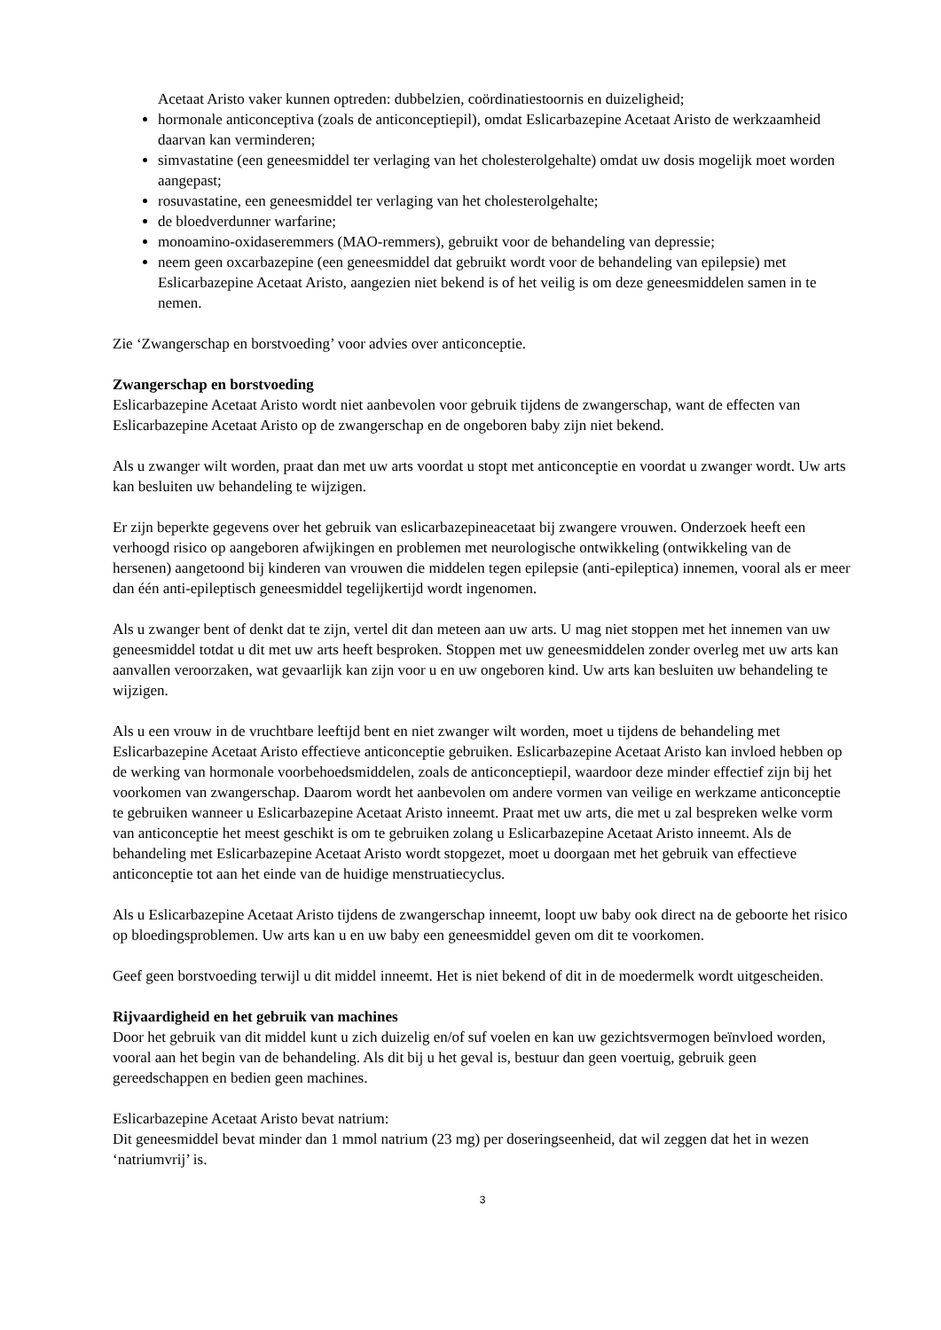Acetaat Aristo vaker kunnen optreden: dubbelzien, coördinatiestoornis en duizeligheid;
hormonale anticonceptiva (zoals de anticonceptiepil), omdat Eslicarbazepine Acetaat Aristo de werkzaamheid daarvan kan verminderen;
simvastatine (een geneesmiddel ter verlaging van het cholesterolgehalte) omdat uw dosis mogelijk moet worden aangepast;
rosuvastatine, een geneesmiddel ter verlaging van het cholesterolgehalte;
de bloedverdunner warfarine;
monoamino-oxidaseremmers (MAO-remmers), gebruikt voor de behandeling van depressie;
neem geen oxcarbazepine (een geneesmiddel dat gebruikt wordt voor de behandeling van epilepsie) met Eslicarbazepine Acetaat Aristo, aangezien niet bekend is of het veilig is om deze geneesmiddelen samen in te nemen.
Zie ‘Zwangerschap en borstvoeding’ voor advies over anticonceptie.
Zwangerschap en borstvoeding
Eslicarbazepine Acetaat Aristo wordt niet aanbevolen voor gebruik tijdens de zwangerschap, want de effecten van Eslicarbazepine Acetaat Aristo op de zwangerschap en de ongeboren baby zijn niet bekend.
Als u zwanger wilt worden, praat dan met uw arts voordat u stopt met anticonceptie en voordat u zwanger wordt. Uw arts kan besluiten uw behandeling te wijzigen.
Er zijn beperkte gegevens over het gebruik van eslicarbazepineacetaat bij zwangere vrouwen. Onderzoek heeft een verhoogd risico op aangeboren afwijkingen en problemen met neurologische ontwikkeling (ontwikkeling van de hersenen) aangetoond bij kinderen van vrouwen die middelen tegen epilepsie (anti-epileptica) innemen, vooral als er meer dan één anti-epileptisch geneesmiddel tegelijkertijd wordt ingenomen.
Als u zwanger bent of denkt dat te zijn, vertel dit dan meteen aan uw arts. U mag niet stoppen met het innemen van uw geneesmiddel totdat u dit met uw arts heeft besproken. Stoppen met uw geneesmiddelen zonder overleg met uw arts kan aanvallen veroorzaken, wat gevaarlijk kan zijn voor u en uw ongeboren kind. Uw arts kan besluiten uw behandeling te wijzigen.
Als u een vrouw in de vruchtbare leeftijd bent en niet zwanger wilt worden, moet u tijdens de behandeling met Eslicarbazepine Acetaat Aristo effectieve anticonceptie gebruiken. Eslicarbazepine Acetaat Aristo kan invloed hebben op de werking van hormonale voorbehoedsmiddelen, zoals de anticonceptiepil, waardoor deze minder effectief zijn bij het voorkomen van zwangerschap. Daarom wordt het aanbevolen om andere vormen van veilige en werkzame anticonceptie te gebruiken wanneer u Eslicarbazepine Acetaat Aristo inneemt. Praat met uw arts, die met u zal bespreken welke vorm van anticonceptie het meest geschikt is om te gebruiken zolang u Eslicarbazepine Acetaat Aristo inneemt. Als de behandeling met Eslicarbazepine Acetaat Aristo wordt stopgezet, moet u doorgaan met het gebruik van effectieve anticonceptie tot aan het einde van de huidige menstruatiecyclus.
Als u Eslicarbazepine Acetaat Aristo tijdens de zwangerschap inneemt, loopt uw baby ook direct na de geboorte het risico op bloedingsproblemen. Uw arts kan u en uw baby een geneesmiddel geven om dit te voorkomen.
Geef geen borstvoeding terwijl u dit middel inneemt. Het is niet bekend of dit in de moedermelk wordt uitgescheiden.
Rijvaardigheid en het gebruik van machines
Door het gebruik van dit middel kunt u zich duizelig en/of suf voelen en kan uw gezichtsvermogen beïnvloed worden, vooral aan het begin van de behandeling. Als dit bij u het geval is, bestuur dan geen voertuig, gebruik geen gereedschappen en bedien geen machines.
Eslicarbazepine Acetaat Aristo bevat natrium:
Dit geneesmiddel bevat minder dan 1 mmol natrium (23 mg) per doseringseenheid, dat wil zeggen dat het in wezen ‘natriumvrij’ is.
3